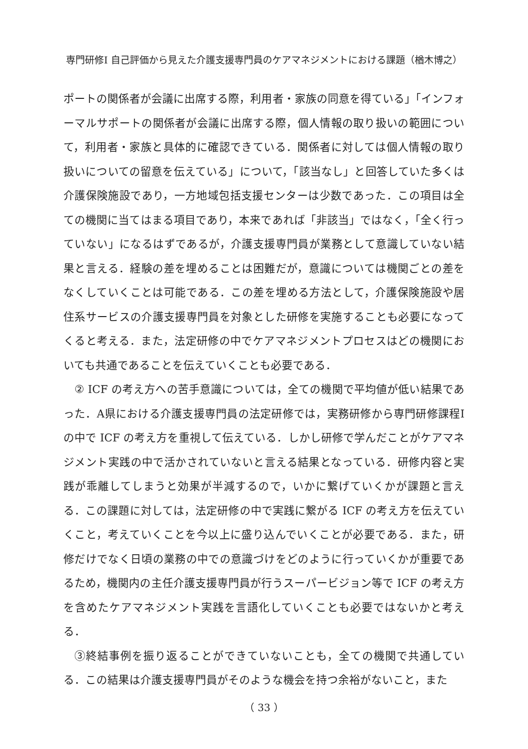専門研修Ⅰ 自己評価から見えた介護支援専門員のケアマネジメントにおける課題（楢木博之）
ポートの関係者が会議に出席する際，利用者・家族の同意を得ている」「インフォーマルサポートの関係者が会議に出席する際，個人情報の取り扱いの範囲について，利用者・家族と具体的に確認できている．関係者に対しては個人情報の取り扱いについての留意を伝えている」について，「該当なし」と回答していた多くは介護保険施設であり，一方地域包括支援センターは少数であった．この項目は全ての機関に当てはまる項目であり，本来であれば「非該当」ではなく，「全く行っていない」になるはずであるが，介護支援専門員が業務として意識していない結果と言える．経験の差を埋めることは困難だが，意識については機関ごとの差をなくしていくことは可能である．この差を埋める方法として，介護保険施設や居住系サービスの介護支援専門員を対象とした研修を実施することも必要になってくると考える．また，法定研修の中でケアマネジメントプロセスはどの機関においても共通であることを伝えていくことも必要である．
② ICF の考え方への苦手意識については，全ての機関で平均値が低い結果であった．A県における介護支援専門員の法定研修では，実務研修から専門研修課程Ⅰの中で ICF の考え方を重視して伝えている．しかし研修で学んだことがケアマネジメント実践の中で活かされていないと言える結果となっている．研修内容と実践が乖離してしまうと効果が半減するので，いかに繋げていくかが課題と言える．この課題に対しては，法定研修の中で実践に繋がる ICF の考え方を伝えていくこと，考えていくことを今以上に盛り込んでいくことが必要である．また，研修だけでなく日頃の業務の中での意識づけをどのように行っていくかが重要であるため，機関内の主任介護支援専門員が行うスーパービジョン等で ICF の考え方を含めたケアマネジメント実践を言語化していくことも必要ではないかと考える．
③終結事例を振り返ることができていないことも，全ての機関で共通している．この結果は介護支援専門員がそのような機会を持つ余裕がないこと，また
（ 33 ）